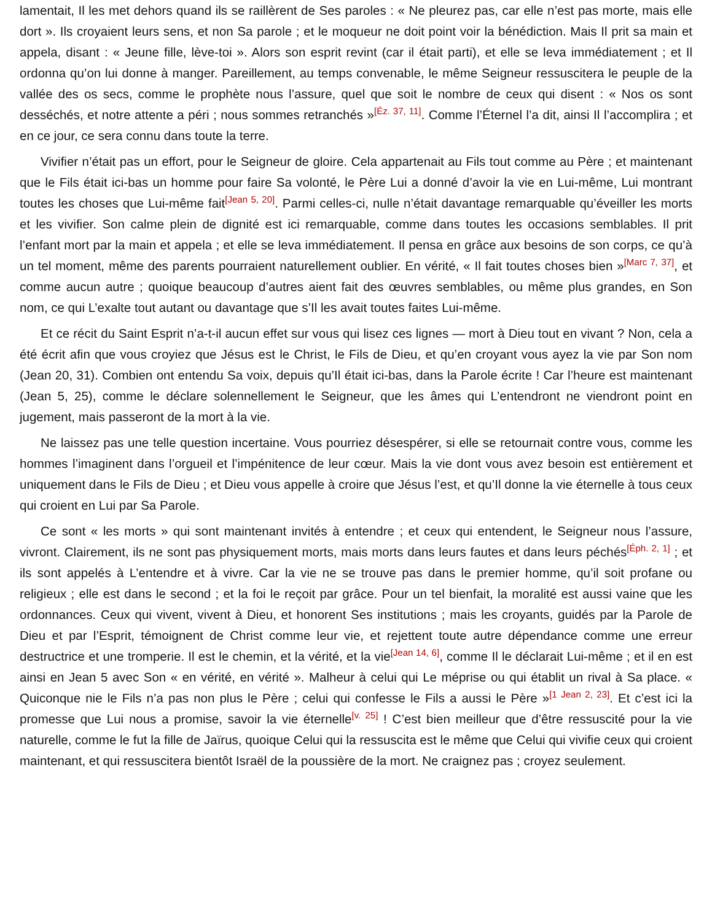lamentait, Il les met dehors quand ils se raillèrent de Ses paroles : « Ne pleurez pas, car elle n’est pas morte, mais elle dort ». Ils croyaient leurs sens, et non Sa parole ; et le moqueur ne doit point voir la bénédiction. Mais Il prit sa main et appela, disant : « Jeune fille, lève-toi ». Alors son esprit revint (car il était parti), et elle se leva immédiatement ; et Il ordonna qu’on lui donne à manger. Pareillement, au temps convenable, le même Seigneur ressuscitera le peuple de la vallée des os secs, comme le prophète nous l’assure, quel que soit le nombre de ceux qui disent : « Nos os sont desséchés, et notre attente a péri ; nous sommes retranchés »<sup>[Éz. 37, 11]</sup>. Comme l’Éternel l’a dit, ainsi Il l’accomplira ; et en ce jour, ce sera connu dans toute la terre.
Vivifier n’était pas un effort, pour le Seigneur de gloire. Cela appartenait au Fils tout comme au Père ; et maintenant que le Fils était ici-bas un homme pour faire Sa volonté, le Père Lui a donné d’avoir la vie en Lui-même, Lui montrant toutes les choses que Lui-même fait<sup>[Jean 5, 20]</sup>. Parmi celles-ci, nulle n’était davantage remarquable qu’éveiller les morts et les vivifier. Son calme plein de dignité est ici remarquable, comme dans toutes les occasions semblables. Il prit l’enfant mort par la main et appela ; et elle se leva immédiatement. Il pensa en grâce aux besoins de son corps, ce qu’à un tel moment, même des parents pourraient naturellement oublier. En vérité, « Il fait toutes choses bien »<sup>[Marc 7, 37]</sup>, et comme aucun autre ; quoique beaucoup d’autres aient fait des œuvres semblables, ou même plus grandes, en Son nom, ce qui L’exalte tout autant ou davantage que s’Il les avait toutes faites Lui-même.
Et ce récit du Saint Esprit n’a-t-il aucun effet sur vous qui lisez ces lignes — mort à Dieu tout en vivant ? Non, cela a été écrit afin que vous croyiez que Jésus est le Christ, le Fils de Dieu, et qu’en croyant vous ayez la vie par Son nom (Jean 20, 31). Combien ont entendu Sa voix, depuis qu’Il était ici-bas, dans la Parole écrite ! Car l’heure est maintenant (Jean 5, 25), comme le déclare solennellement le Seigneur, que les âmes qui L’entendront ne viendront point en jugement, mais passeront de la mort à la vie.
Ne laissez pas une telle question incertaine. Vous pourriez désespérer, si elle se retournait contre vous, comme les hommes l’imaginent dans l’orgueil et l’impénitence de leur cœur. Mais la vie dont vous avez besoin est entièrement et uniquement dans le Fils de Dieu ; et Dieu vous appelle à croire que Jésus l’est, et qu’Il donne la vie éternelle à tous ceux qui croient en Lui par Sa Parole.
Ce sont « les morts » qui sont maintenant invités à entendre ; et ceux qui entendent, le Seigneur nous l’assure, vivront. Clairement, ils ne sont pas physiquement morts, mais morts dans leurs fautes et dans leurs péchés<sup>[Éph. 2, 1]</sup> ; et ils sont appelés à L’entendre et à vivre. Car la vie ne se trouve pas dans le premier homme, qu’il soit profane ou religieux ; elle est dans le second ; et la foi le reçoit par grâce. Pour un tel bienfait, la moralité est aussi vaine que les ordonnances. Ceux qui vivent, vivent à Dieu, et honorent Ses institutions ; mais les croyants, guidés par la Parole de Dieu et par l’Esprit, témoignent de Christ comme leur vie, et rejettent toute autre dépendance comme une erreur destructrice et une tromperie. Il est le chemin, et la vérité, et la vie<sup>[Jean 14, 6]</sup>, comme Il le déclarait Lui-même ; et il en est ainsi en Jean 5 avec Son « en vérité, en vérité ». Malheur à celui qui Le méprise ou qui établit un rival à Sa place. « Quiconque nie le Fils n’a pas non plus le Père ; celui qui confesse le Fils a aussi le Père »<sup>[1 Jean 2, 23]</sup>. Et c’est ici la promesse que Lui nous a promise, savoir la vie éternelle<sup>[v. 25]</sup> ! C’est bien meilleur que d’être ressuscité pour la vie naturelle, comme le fut la fille de Jaïrus, quoique Celui qui la ressuscita est le même que Celui qui vivifie ceux qui croient maintenant, et qui ressuscitera bientôt Israël de la poussière de la mort. Ne craignez pas ; croyez seulement.